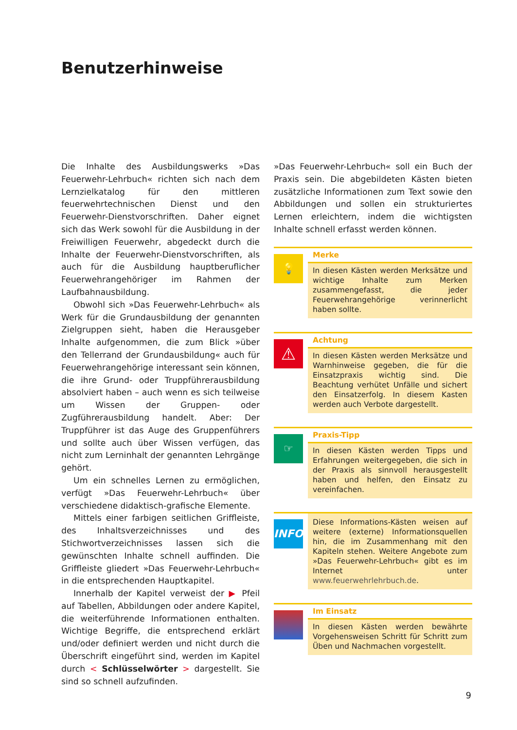Benutzerhinweise
Die Inhalte des Ausbildungswerks »Das Feuerwehr-Lehrbuch« richten sich nach dem Lernzielkatalog für den mittleren feuerwehrtechnischen Dienst und den Feuerwehr-Dienstvorschriften. Daher eignet sich das Werk sowohl für die Ausbildung in der Freiwilligen Feuerwehr, abgedeckt durch die Inhalte der Feuerwehr-Dienstvorschriften, als auch für die Ausbildung hauptberuflicher Feuerwehrangehöriger im Rahmen der Laufbahnausbildung.
Obwohl sich »Das Feuerwehr-Lehrbuch« als Werk für die Grundausbildung der genannten Zielgruppen sieht, haben die Herausgeber Inhalte aufgenommen, die zum Blick »über den Tellerrand der Grundausbildung« auch für Feuerwehrangehörige interessant sein können, die ihre Grund- oder Truppführerausbildung absolviert haben – auch wenn es sich teilweise um Wissen der Gruppen- oder Zugführerausbildung handelt. Aber: Der Truppführer ist das Auge des Gruppenführers und sollte auch über Wissen verfügen, das nicht zum Lerninhalt der genannten Lehrgänge gehört.
Um ein schnelles Lernen zu ermöglichen, verfügt »Das Feuerwehr-Lehrbuch« über verschiedene didaktisch-grafische Elemente.
Mittels einer farbigen seitlichen Griffleiste, des Inhaltsverzeichnisses und des Stichwortverzeichnisses lassen sich die gewünschten Inhalte schnell auffinden. Die Griffleiste gliedert »Das Feuerwehr-Lehrbuch« in die entsprechenden Hauptkapitel.
Innerhalb der Kapitel verweist der ▶ Pfeil auf Tabellen, Abbildungen oder andere Kapitel, die weiterführende Informationen enthalten. Wichtige Begriffe, die entsprechend erklärt und/oder definiert werden und nicht durch die Überschrift eingeführt sind, werden im Kapitel durch < Schlüsselwörter > dargestellt. Sie sind so schnell aufzufinden.
»Das Feuerwehr-Lehrbuch« soll ein Buch der Praxis sein. Die abgebildeten Kästen bieten zusätzliche Informationen zum Text sowie den Abbildungen und sollen ein strukturiertes Lernen erleichtern, indem die wichtigsten Inhalte schnell erfasst werden können.
💡
Merke
In diesen Kästen werden Merksätze und wichtige Inhalte zum Merken zusammengefasst, die jeder Feuerwehrangehörige verinnerlicht haben sollte.
⚠
Achtung
In diesen Kästen werden Merksätze und Warnhinweise gegeben, die für die Einsatzpraxis wichtig sind. Die Beachtung verhütet Unfälle und sichert den Einsatzerfolg. In diesem Kasten werden auch Verbote dargestellt.
☞
Praxis-Tipp
In diesen Kästen werden Tipps und Erfahrungen weitergegeben, die sich in der Praxis als sinnvoll herausgestellt haben und helfen, den Einsatz zu vereinfachen.
INFO
Diese Informations-Kästen weisen auf weitere (externe) Informationsquellen hin, die im Zusammenhang mit den Kapiteln stehen. Weitere Angebote zum »Das Feuerwehr-Lehrbuch« gibt es im Internet unter www.feuerwehrlehrbuch.de.
Im Einsatz
In diesen Kästen werden bewährte Vorgehensweisen Schritt für Schritt zum Üben und Nachmachen vorgestellt.
9